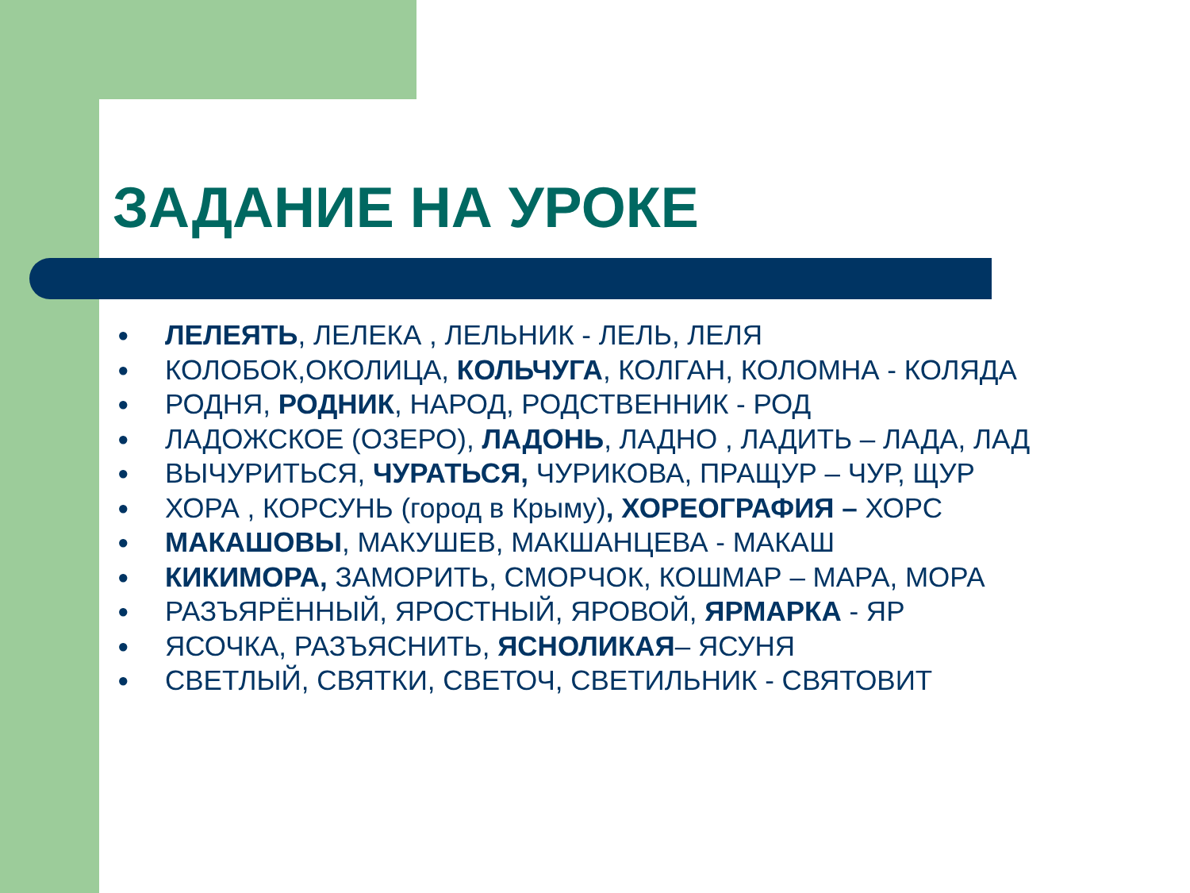ЗАДАНИЕ НА УРОКЕ
● ЛЕЛЕЯТЬ, ЛЕЛЕКА , ЛЕЛЬНИК - ЛЕЛЬ, ЛЕЛЯ
● КОЛОБОК,ОКОЛИЦА, КОЛЬЧУГА, КОЛГАН, КОЛОМНА - КОЛЯДА
● РОДНЯ, РОДНИК, НАРОД, РОДСТВЕННИК - РОД
● ЛАДОЖСКОЕ (ОЗЕРО), ЛАДОНЬ, ЛАДНО , ЛАДИТЬ – ЛАДА, ЛАД
● ВЫЧУРИТЬСЯ, ЧУРАТЬСЯ, ЧУРИКОВА, ПРАЩУР – ЧУР, ЩУР
● ХОРА , КОРСУНЬ (город в Крыму), ХОРЕОГРАФИЯ – ХОРС
● МАКАШОВЫ, МАКУШЕВ, МАКШАНЦЕВА - МАКАШ
● КИКИМОРА, ЗАМОРИТЬ, СМОРЧОК, КОШМАР – МАРА, МОРА
● РАЗЪЯРЁННЫЙ, ЯРОСТНЫЙ, ЯРОВОЙ, ЯРМАРКА - ЯР
● ЯСОЧКА, РАЗЪЯСНИТЬ, ЯСНОЛИКАЯ– ЯСУНЯ
● СВЕТЛЫЙ, СВЯТКИ, СВЕТОЧ, СВЕТИЛЬНИК - СВЯТОВИТ